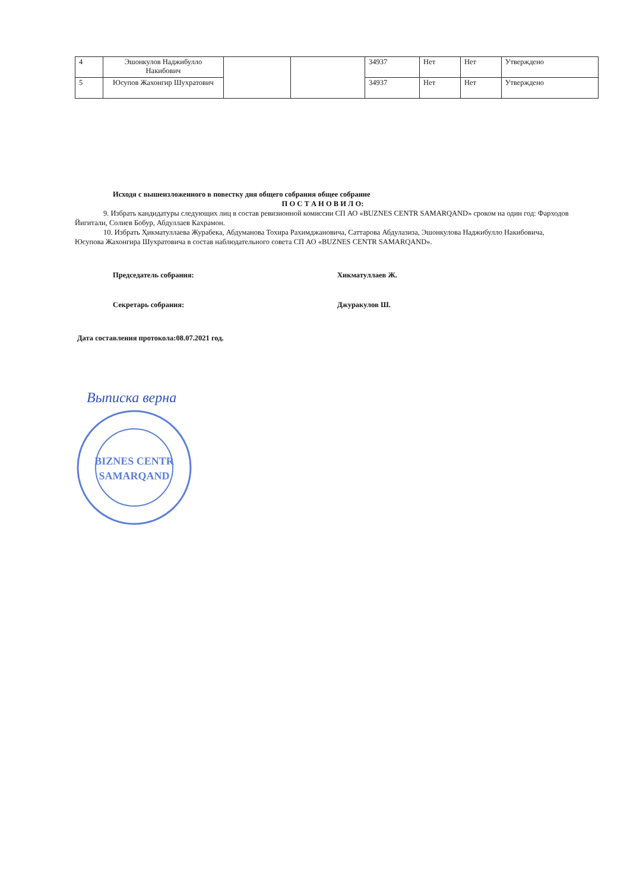| 4 | Эшонкулов Наджибулло Накибович | | | 34937 | Нет | Нет | Утверждено |
| 5 | Юсупов Жахонгир Шухратович | | | 34937 | Нет | Нет | Утверждено |
Исходя с вышеизложенного в повестку дня общего собрания общее собрание
П О С Т А Н О В И Л О:
9. Избрать кандидатуры следующих лиц в состав ревизионной комиссии СП АО «BUZNES CENTR SAMARQAND» сроком на один год: Фарходов Йигитали, Солиев Бобур, Абдуллаев Кахрамон.
10. Избрать Ҳикматуллаева Журабека, Абдуманова Тохира Рахимджановича, Саттарова Абдулазиза, Эшонкулова Наджибулло Накибовича, Юсупова Жахонгира Шухратовича в состав наблюдательного совета СП АО «BUZNES CENTR SAMARQAND».
Председатель собрания: Хикматуллаев Ж.
Секретарь собрания: Джуракулов Ш.
Дата составления протокола:08.07.2021 год.
Выписка верна
BIZNES CENTR
SAMARQAND